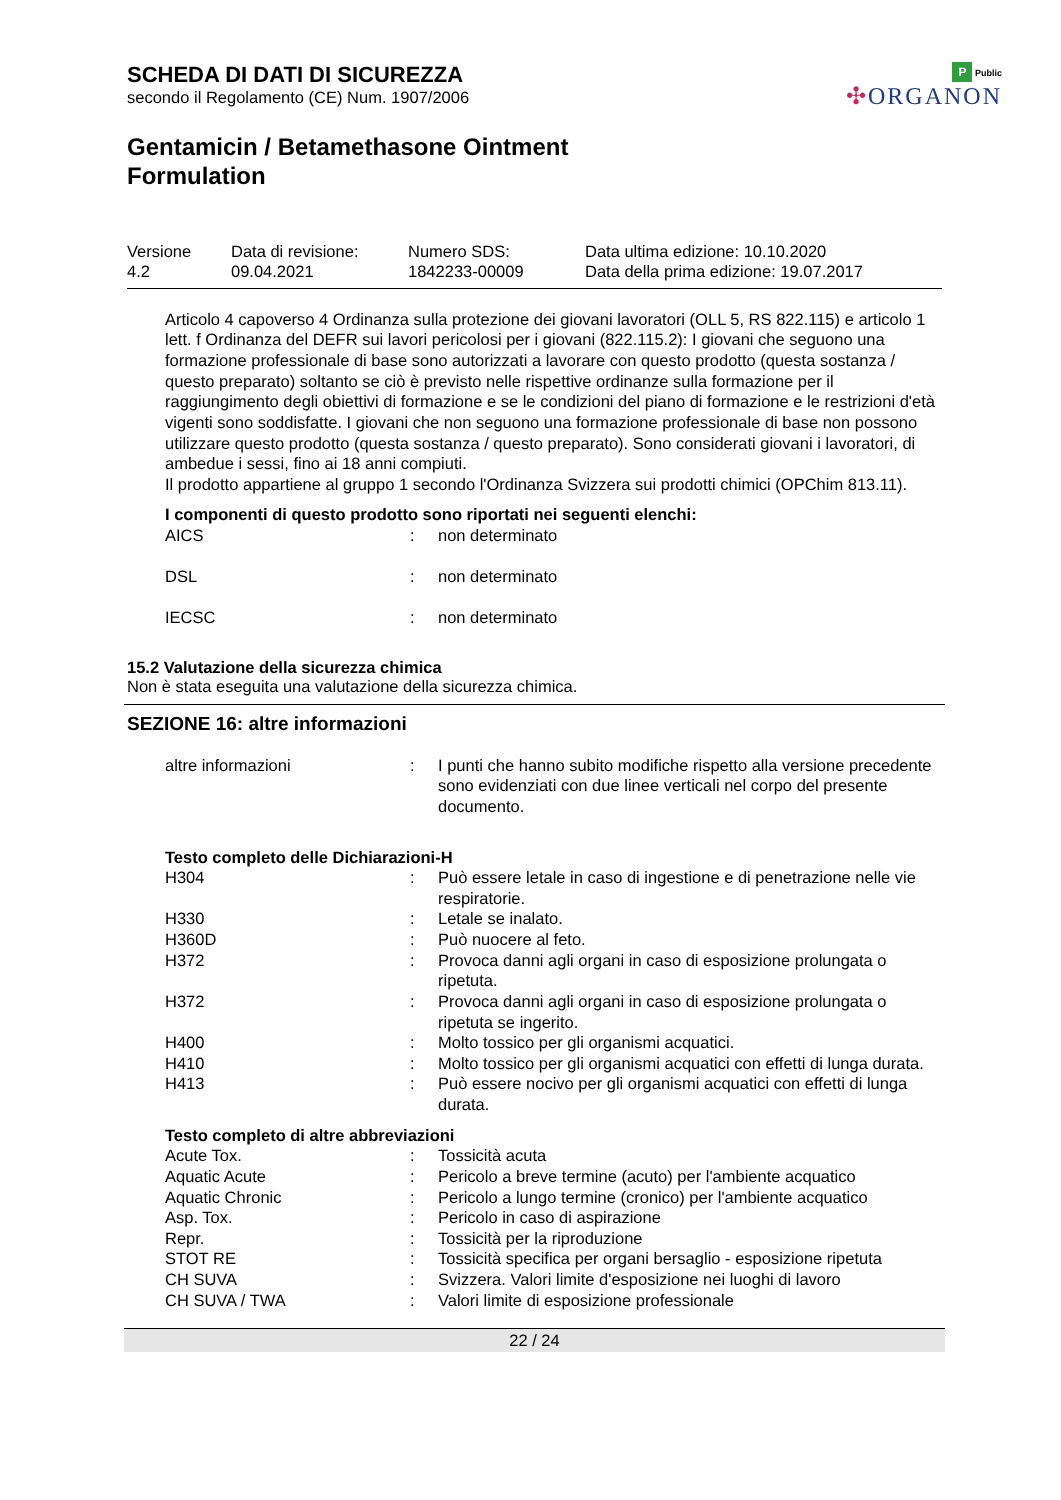P Public
✣ORGANON
SCHEDA DI DATI DI SICUREZZA
secondo il Regolamento (CE) Num. 1907/2006
Gentamicin / Betamethasone Ointment
Formulation
| Versione 4.2 | Data di revisione: 09.04.2021 | Numero SDS: 1842233-00009 | Data ultima edizione: 10.10.2020 Data della prima edizione: 19.07.2017 |
Articolo 4 capoverso 4 Ordinanza sulla protezione dei giovani lavoratori (OLL 5, RS 822.115) e articolo 1 lett. f Ordinanza del DEFR sui lavori pericolosi per i giovani (822.115.2): I giovani che seguono una formazione professionale di base sono autorizzati a lavorare con questo prodotto (questa sostanza / questo preparato) soltanto se ciò è previsto nelle rispettive ordinanze sulla formazione per il raggiungimento degli obiettivi di formazione e se le condizioni del piano di formazione e le restrizioni d'età vigenti sono soddisfatte. I giovani che non seguono una formazione professionale di base non possono utilizzare questo prodotto (questa sostanza / questo preparato). Sono considerati giovani i lavoratori, di ambedue i sessi, fino ai 18 anni compiuti.
Il prodotto appartiene al gruppo 1 secondo l'Ordinanza Svizzera sui prodotti chimici (OPChim 813.11).
I componenti di questo prodotto sono riportati nei seguenti elenchi:
| AICS | : | non determinato |
| DSL | : | non determinato |
| IECSC | : | non determinato |
15.2 Valutazione della sicurezza chimica
Non è stata eseguita una valutazione della sicurezza chimica.
SEZIONE 16: altre informazioni
| altre informazioni | : | I punti che hanno subito modifiche rispetto alla versione precedente sono evidenziati con due linee verticali nel corpo del presente documento. |
Testo completo delle Dichiarazioni-H
| H304 | : | Può essere letale in caso di ingestione e di penetrazione nelle vie respiratorie. |
| H330 | : | Letale se inalato. |
| H360D | : | Può nuocere al feto. |
| H372 | : | Provoca danni agli organi in caso di esposizione prolungata o ripetuta. |
| H372 | : | Provoca danni agli organi in caso di esposizione prolungata o ripetuta se ingerito. |
| H400 | : | Molto tossico per gli organismi acquatici. |
| H410 | : | Molto tossico per gli organismi acquatici con effetti di lunga durata. |
| H413 | : | Può essere nocivo per gli organismi acquatici con effetti di lunga durata. |
Testo completo di altre abbreviazioni
| Acute Tox. | : | Tossicità acuta |
| Aquatic Acute | : | Pericolo a breve termine (acuto) per l'ambiente acquatico |
| Aquatic Chronic | : | Pericolo a lungo termine (cronico) per l'ambiente acquatico |
| Asp. Tox. | : | Pericolo in caso di aspirazione |
| Repr. | : | Tossicità per la riproduzione |
| STOT RE | : | Tossicità specifica per organi bersaglio - esposizione ripetuta |
| CH SUVA | : | Svizzera. Valori limite d'esposizione nei luoghi di lavoro |
| CH SUVA / TWA | : | Valori limite di esposizione professionale |
22 / 24